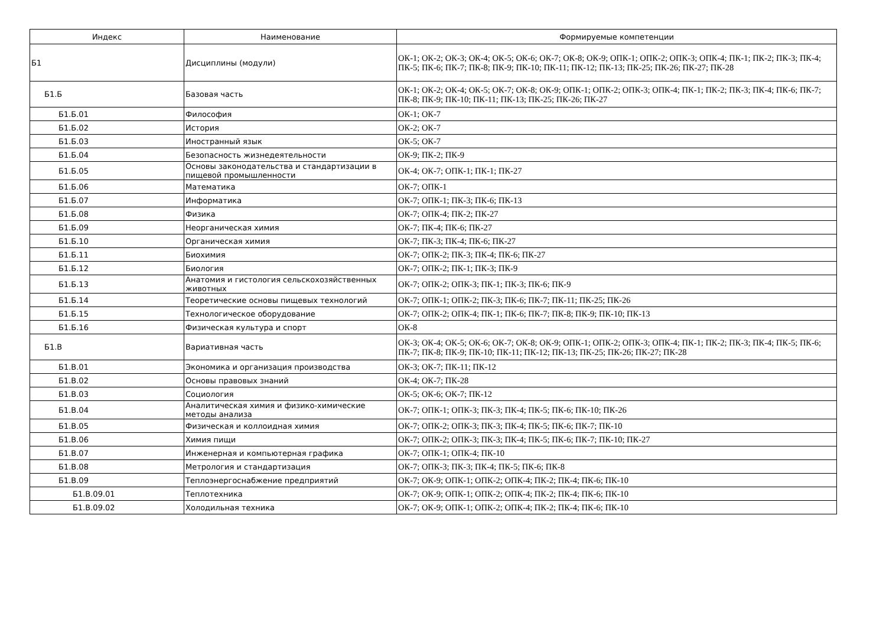| Индекс | Наименование | Формируемые компетенции |
| --- | --- | --- |
| Б1 | Дисциплины (модули) | ОК-1; ОК-2; ОК-3; ОК-4; ОК-5; ОК-6; ОК-7; ОК-8; ОК-9; ОПК-1; ОПК-2; ОПК-3; ОПК-4; ПК-1; ПК-2; ПК-3; ПК-4; ПК-5; ПК-6; ПК-7; ПК-8; ПК-9; ПК-10; ПК-11; ПК-12; ПК-13; ПК-25; ПК-26; ПК-27; ПК-28 |
| Б1.Б | Базовая часть | ОК-1; ОК-2; ОК-4; ОК-5; ОК-7; ОК-8; ОК-9; ОПК-1; ОПК-2; ОПК-3; ОПК-4; ПК-1; ПК-2; ПК-3; ПК-4; ПК-6; ПК-7; ПК-8; ПК-9; ПК-10; ПК-11; ПК-13; ПК-25; ПК-26; ПК-27 |
| Б1.Б.01 | Философия | ОК-1; ОК-7 |
| Б1.Б.02 | История | ОК-2; ОК-7 |
| Б1.Б.03 | Иностранный язык | ОК-5; ОК-7 |
| Б1.Б.04 | Безопасность жизнедеятельности | ОК-9; ПК-2; ПК-9 |
| Б1.Б.05 | Основы законодательства и стандартизации в пищевой промышленности | ОК-4; ОК-7; ОПК-1; ПК-1; ПК-27 |
| Б1.Б.06 | Математика | ОК-7; ОПК-1 |
| Б1.Б.07 | Информатика | ОК-7; ОПК-1; ПК-3; ПК-6; ПК-13 |
| Б1.Б.08 | Физика | ОК-7; ОПК-4; ПК-2; ПК-27 |
| Б1.Б.09 | Неорганическая химия | ОК-7; ПК-4; ПК-6; ПК-27 |
| Б1.Б.10 | Органическая химия | ОК-7; ПК-3; ПК-4; ПК-6; ПК-27 |
| Б1.Б.11 | Биохимия | ОК-7; ОПК-2; ПК-3; ПК-4; ПК-6; ПК-27 |
| Б1.Б.12 | Биология | ОК-7; ОПК-2; ПК-1; ПК-3; ПК-9 |
| Б1.Б.13 | Анатомия и гистология сельскохозяйственных животных | ОК-7; ОПК-2; ОПК-3; ПК-1; ПК-3; ПК-6; ПК-9 |
| Б1.Б.14 | Теоретические основы пищевых технологий | ОК-7; ОПК-1; ОПК-2; ПК-3; ПК-6; ПК-7; ПК-11; ПК-25; ПК-26 |
| Б1.Б.15 | Технологическое оборудование | ОК-7; ОПК-2; ОПК-4; ПК-1; ПК-6; ПК-7; ПК-8; ПК-9; ПК-10; ПК-13 |
| Б1.Б.16 | Физическая культура и спорт | ОК-8 |
| Б1.В | Вариативная часть | ОК-3; ОК-4; ОК-5; ОК-6; ОК-7; ОК-8; ОК-9; ОПК-1; ОПК-2; ОПК-3; ОПК-4; ПК-1; ПК-2; ПК-3; ПК-4; ПК-5; ПК-6; ПК-7; ПК-8; ПК-9; ПК-10; ПК-11; ПК-12; ПК-13; ПК-25; ПК-26; ПК-27; ПК-28 |
| Б1.В.01 | Экономика и организация производства | ОК-3; ОК-7; ПК-11; ПК-12 |
| Б1.В.02 | Основы правовых знаний | ОК-4; ОК-7; ПК-28 |
| Б1.В.03 | Социология | ОК-5; ОК-6; ОК-7; ПК-12 |
| Б1.В.04 | Аналитическая химия и физико-химические методы анализа | ОК-7; ОПК-1; ОПК-3; ПК-3; ПК-4; ПК-5; ПК-6; ПК-10; ПК-26 |
| Б1.В.05 | Физическая и коллоидная химия | ОК-7; ОПК-2; ОПК-3; ПК-3; ПК-4; ПК-5; ПК-6; ПК-7; ПК-10 |
| Б1.В.06 | Химия пищи | ОК-7; ОПК-2; ОПК-3; ПК-3; ПК-4; ПК-5; ПК-6; ПК-7; ПК-10; ПК-27 |
| Б1.В.07 | Инженерная и компьютерная графика | ОК-7; ОПК-1; ОПК-4; ПК-10 |
| Б1.В.08 | Метрология и стандартизация | ОК-7; ОПК-3; ПК-3; ПК-4; ПК-5; ПК-6; ПК-8 |
| Б1.В.09 | Теплоэнергоснабжение предприятий | ОК-7; ОК-9; ОПК-1; ОПК-2; ОПК-4; ПК-2; ПК-4; ПК-6; ПК-10 |
| Б1.В.09.01 | Теплотехника | ОК-7; ОК-9; ОПК-1; ОПК-2; ОПК-4; ПК-2; ПК-4; ПК-6; ПК-10 |
| Б1.В.09.02 | Холодильная техника | ОК-7; ОК-9; ОПК-1; ОПК-2; ОПК-4; ПК-2; ПК-4; ПК-6; ПК-10 |